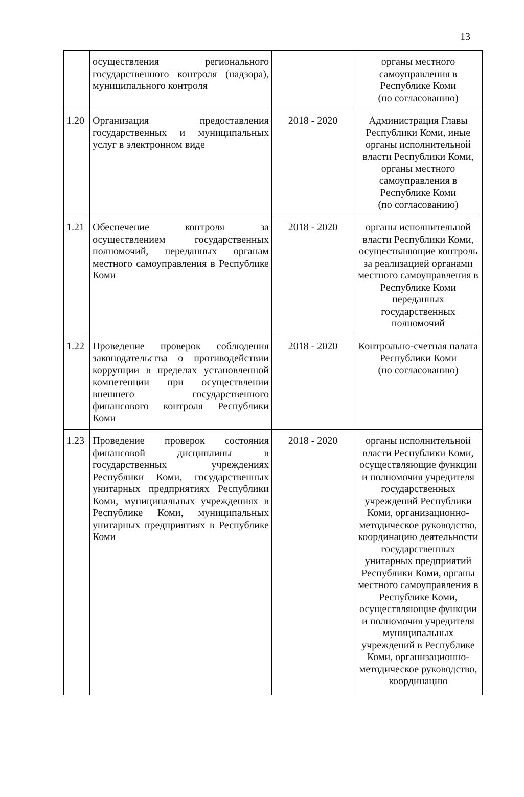13
| | осуществления регионального государственного контроля (надзора), муниципального контроля | | органы местного самоуправления в Республике Коми (по согласованию) |
| 1.20 | Организация предоставления государственных и муниципальных услуг в электронном виде | 2018 - 2020 | Администрация Главы Республики Коми, иные органы исполнительной власти Республики Коми, органы местного самоуправления в Республике Коми (по согласованию) |
| 1.21 | Обеспечение контроля за осуществлением государственных полномочий, переданных органам местного самоуправления в Республике Коми | 2018 - 2020 | органы исполнительной власти Республики Коми, осуществляющие контроль за реализацией органами местного самоуправления в Республике Коми переданных государственных полномочий |
| 1.22 | Проведение проверок соблюдения законодательства о противодействии коррупции в пределах установленной компетенции при осуществлении внешнего государственного финансового контроля Республики Коми | 2018 - 2020 | Контрольно-счетная палата Республики Коми (по согласованию) |
| 1.23 | Проведение проверок состояния финансовой дисциплины в государственных учреждениях Республики Коми, государственных унитарных предприятиях Республики Коми, муниципальных учреждениях в Республике Коми, муниципальных унитарных предприятиях в Республике Коми | 2018 - 2020 | органы исполнительной власти Республики Коми, осуществляющие функции и полномочия учредителя государственных учреждений Республики Коми, организационно-методическое руководство, координацию деятельности государственных унитарных предприятий Республики Коми, органы местного самоуправления в Республике Коми, осуществляющие функции и полномочия учредителя муниципальных учреждений в Республике Коми, организационно-методическое руководство, координацию |